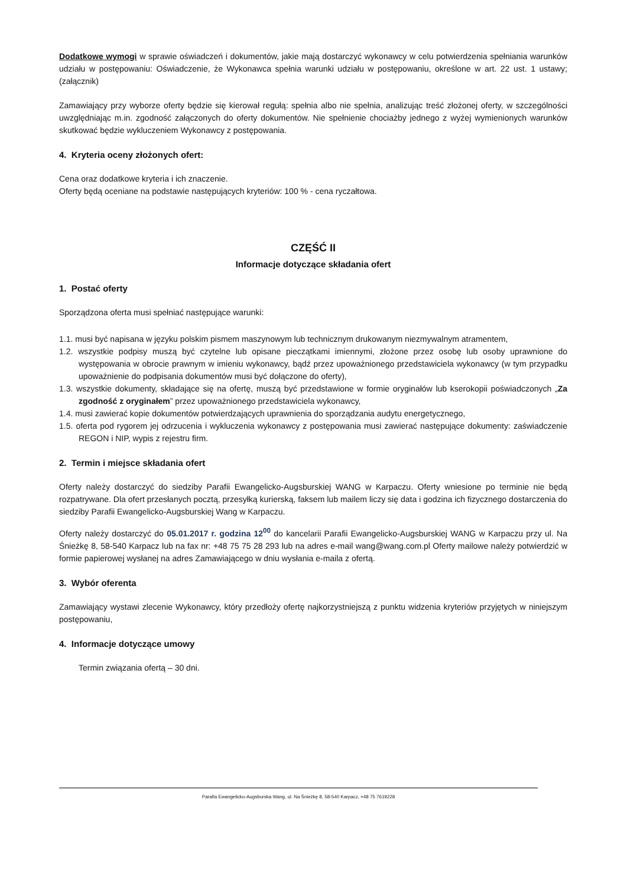Dodatkowe wymogi w sprawie oświadczeń i dokumentów, jakie mają dostarczyć wykonawcy w celu potwierdzenia spełniania warunków udziału w postępowaniu: Oświadczenie, że Wykonawca spełnia warunki udziału w postępowaniu, określone w art. 22 ust. 1 ustawy; (załącznik)
Zamawiający przy wyborze oferty będzie się kierował regułą: spełnia albo nie spełnia, analizując treść złożonej oferty, w szczególności uwzględniając m.in. zgodność załączonych do oferty dokumentów. Nie spełnienie chociażby jednego z wyżej wymienionych warunków skutkować będzie wykluczeniem Wykonawcy z postępowania.
4. Kryteria oceny złożonych ofert:
Cena oraz dodatkowe kryteria i ich znaczenie.
Oferty będą oceniane na podstawie następujących kryteriów: 100 % - cena ryczałtowa.
CZĘŚĆ II
Informacje dotyczące składania ofert
1. Postać oferty
Sporządzona oferta musi spełniać następujące warunki:
1.1. musi być napisana w języku polskim pismem maszynowym lub technicznym drukowanym niezmywalnym atramentem,
1.2. wszystkie podpisy muszą być czytelne lub opisane pieczątkami imiennymi, złożone przez osobę lub osoby uprawnione do występowania w obrocie prawnym w imieniu wykonawcy, bądź przez upoważnionego przedstawiciela wykonawcy (w tym przypadku upoważnienie do podpisania dokumentów musi być dołączone do oferty),
1.3. wszystkie dokumenty, składające się na ofertę, muszą być przedstawione w formie oryginałów lub kserokopii poświadczonych „Za zgodność z oryginałem” przez upoważnionego przedstawiciela wykonawcy,
1.4. musi zawierać kopie dokumentów potwierdzających uprawnienia do sporządzania audytu energetycznego,
1.5. oferta pod rygorem jej odrzucenia i wykluczenia wykonawcy z postępowania musi zawierać następujące dokumenty: zaświadczenie REGON i NIP, wypis z rejestru firm.
2. Termin i miejsce składania ofert
Oferty należy dostarczyć do siedziby Parafii Ewangelicko-Augsburskiej WANG w Karpaczu. Oferty wniesione po terminie nie będą rozpatrywane. Dla ofert przesłanych pocztą, przesyłką kurierską, faksem lub mailem liczy się data i godzina ich fizycznego dostarczenia do siedziby Parafii Ewangelicko-Augsburskiej Wang w Karpaczu.
Oferty należy dostarczyć do 05.01.2017 r. godzina 12<sup>00</sup> do kancelarii Parafii Ewangelicko-Augsburskiej WANG w Karpaczu przy ul. Na Śnieżkę 8, 58-540 Karpacz lub na fax nr: +48 75 75 28 293 lub na adres e-mail wang@wang.com.pl Oferty mailowe należy potwierdzić w formie papierowej wysłanej na adres Zamawiającego w dniu wysłania e-maila z ofertą.
3. Wybór oferenta
Zamawiający wystawi zlecenie Wykonawcy, który przedłoży ofertę najkorzystniejszą z punktu widzenia kryteriów przyjętych w niniejszym postępowaniu,
4. Informacje dotyczące umowy
Termin związania ofertą – 30 dni.
Parafia Ewangelicko-Augsburska Wang, ul. Na Śnieżkę 8, 58-540 Karpacz, +48 75 7619228